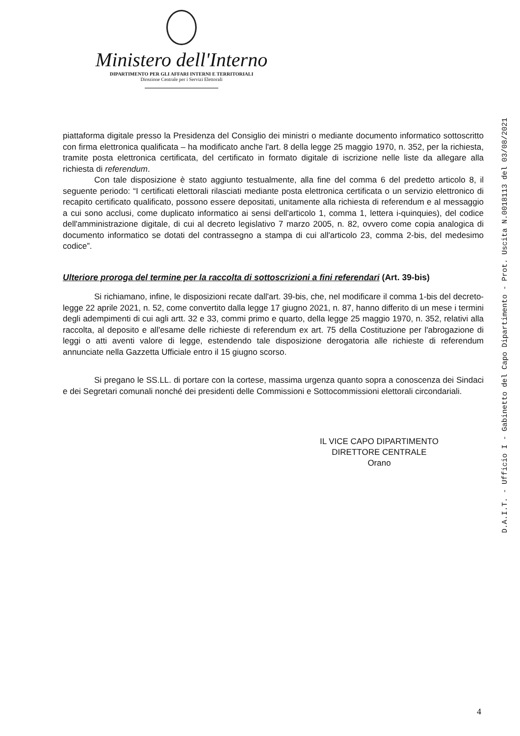Ministero dell'Interno
DIPARTIMENTO PER GLI AFFARI INTERNI E TERRITORIALI
Direzione Centrale per i Servizi Elettorali
piattaforma digitale presso la Presidenza del Consiglio dei ministri o mediante documento informatico sottoscritto con firma elettronica qualificata – ha modificato anche l'art. 8 della legge 25 maggio 1970, n. 352, per la richiesta, tramite posta elettronica certificata, del certificato in formato digitale di iscrizione nelle liste da allegare alla richiesta di referendum.
Con tale disposizione è stato aggiunto testualmente, alla fine del comma 6 del predetto articolo 8, il seguente periodo: “I certificati elettorali rilasciati mediante posta elettronica certificata o un servizio elettronico di recapito certificato qualificato, possono essere depositati, unitamente alla richiesta di referendum e al messaggio a cui sono acclusi, come duplicato informatico ai sensi dell'articolo 1, comma 1, lettera i-quinquies), del codice dell'amministrazione digitale, di cui al decreto legislativo 7 marzo 2005, n. 82, ovvero come copia analogica di documento informatico se dotati del contrassegno a stampa di cui all'articolo 23, comma 2-bis, del medesimo codice”.
Ulteriore proroga del termine per la raccolta di sottoscrizioni a fini referendari (Art. 39-bis)
Si richiamano, infine, le disposizioni recate dall'art. 39-bis, che, nel modificare il comma 1-bis del decreto-legge 22 aprile 2021, n. 52, come convertito dalla legge 17 giugno 2021, n. 87, hanno differito di un mese i termini degli adempimenti di cui agli artt. 32 e 33, commi primo e quarto, della legge 25 maggio 1970, n. 352, relativi alla raccolta, al deposito e all'esame delle richieste di referendum ex art. 75 della Costituzione per l'abrogazione di leggi o atti aventi valore di legge, estendendo tale disposizione derogatoria alle richieste di referendum annunciate nella Gazzetta Ufficiale entro il 15 giugno scorso.
Si pregano le SS.LL. di portare con la cortese, massima urgenza quanto sopra a conoscenza dei Sindaci e dei Segretari comunali nonché dei presidenti delle Commissioni e Sottocommissioni elettorali circondariali.
IL VICE CAPO DIPARTIMENTO
DIRETTORE CENTRALE
Orano
D.A.I.T. - Ufficio I - Gabinetto del Capo Dipartimento - Prot. Uscita N.0018113 del 03/08/2021
4